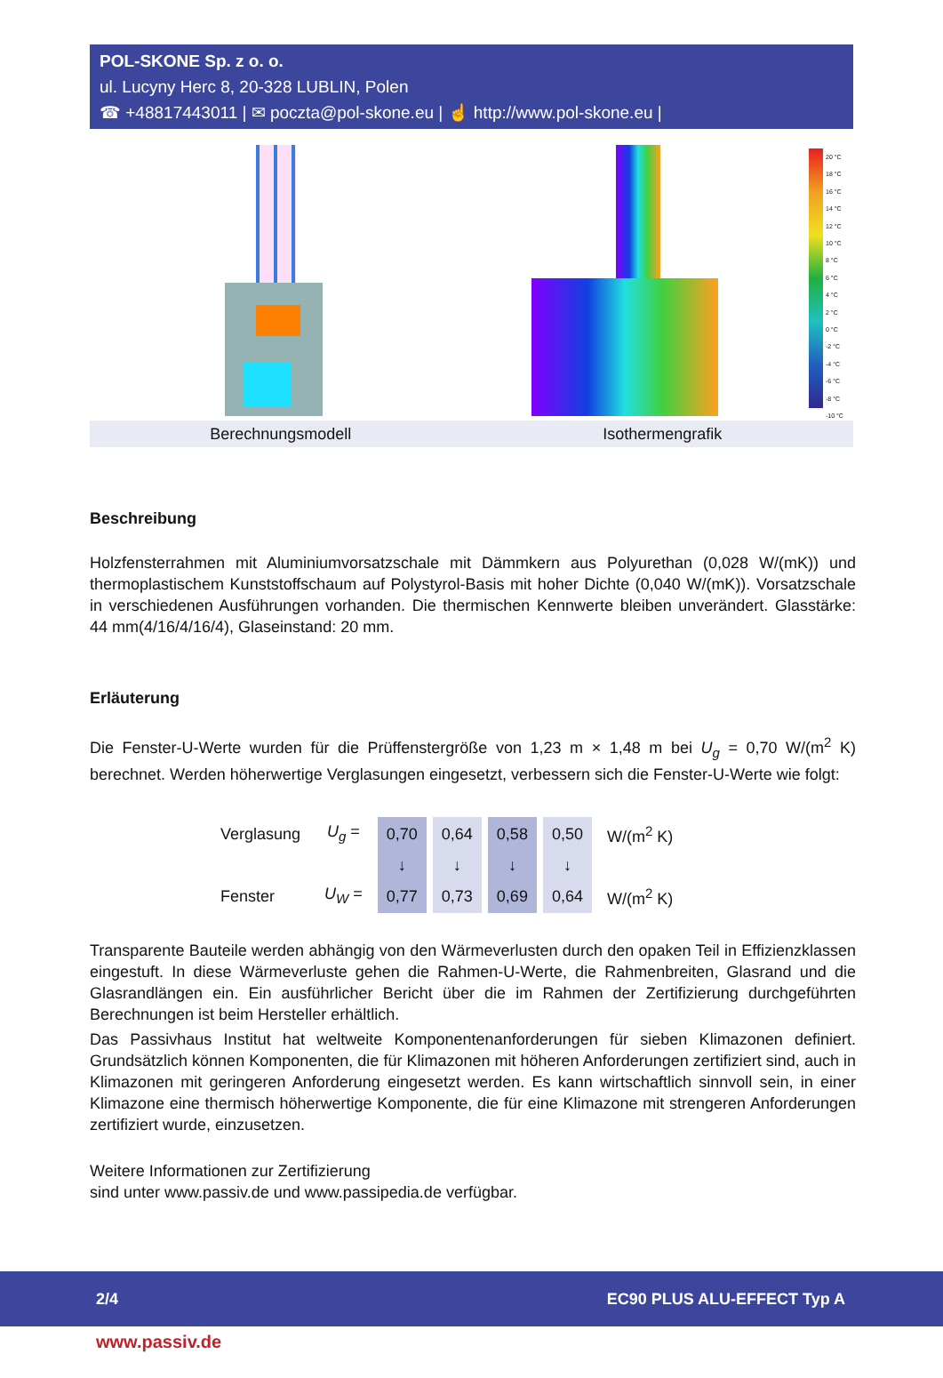POL-SKONE Sp. z o. o.
ul. Lucyny Herc 8, 20-328 LUBLIN, Polen
☎ +48817443011 | ✉ poczta@pol-skone.eu | ☝ http://www.pol-skone.eu |
20 °C
18 °C
16 °C
14 °C
12 °C
10 °C
8 °C
6 °C
4 °C
2 °C
0 °C
-2 °C
-4 °C
-6 °C
-8 °C
-10 °C
Berechnungsmodell Isothermengrafik
Beschreibung
Holzfensterrahmen mit Aluminiumvorsatzschale mit Dämmkern aus Polyurethan (0,028 W/(mK)) und thermoplastischem Kunststoffschaum auf Polystyrol-Basis mit hoher Dichte (0,040 W/(mK)). Vorsatzschale in verschiedenen Ausführungen vorhanden. Die thermischen Kennwerte bleiben unverändert. Glasstärke: 44 mm(4/16/4/16/4), Glaseinstand: 20 mm.
Erläuterung
Die Fenster-U-Werte wurden für die Prüffenstergröße von 1,23 m × 1,48 m bei U<sub>g</sub> = 0,70 W/(m<sup>2</sup> K) berechnet. Werden höherwertige Verglasungen eingesetzt, verbessern sich die Fenster-U-Werte wie folgt:
| Verglasung | U<sub>g</sub> = | 0,70 | 0,64 | 0,58 | 0,50 | W/(m<sup>2</sup> K) |
| | | ↓ | ↓ | ↓ | ↓ | |
| Fenster | U<sub>W</sub> = | 0,77 | 0,73 | 0,69 | 0,64 | W/(m<sup>2</sup> K) |
Transparente Bauteile werden abhängig von den Wärmeverlusten durch den opaken Teil in Effizienzklassen eingestuft. In diese Wärmeverluste gehen die Rahmen-U-Werte, die Rahmenbreiten, Glasrand und die Glasrandlängen ein. Ein ausführlicher Bericht über die im Rahmen der Zertifizierung durchgeführten Berechnungen ist beim Hersteller erhältlich.
Das Passivhaus Institut hat weltweite Komponentenanforderungen für sieben Klimazonen definiert. Grundsätzlich können Komponenten, die für Klimazonen mit höheren Anforderungen zertifiziert sind, auch in Klimazonen mit geringeren Anforderung eingesetzt werden. Es kann wirtschaftlich sinnvoll sein, in einer Klimazone eine thermisch höherwertige Komponente, die für eine Klimazone mit strengeren Anforderungen zertifiziert wurde, einzusetzen.
Weitere Informationen zur Zertifizierung
sind unter www.passiv.de und www.passipedia.de verfügbar.
2/4 EC90 PLUS ALU-EFFECT Typ A
www.passiv.de